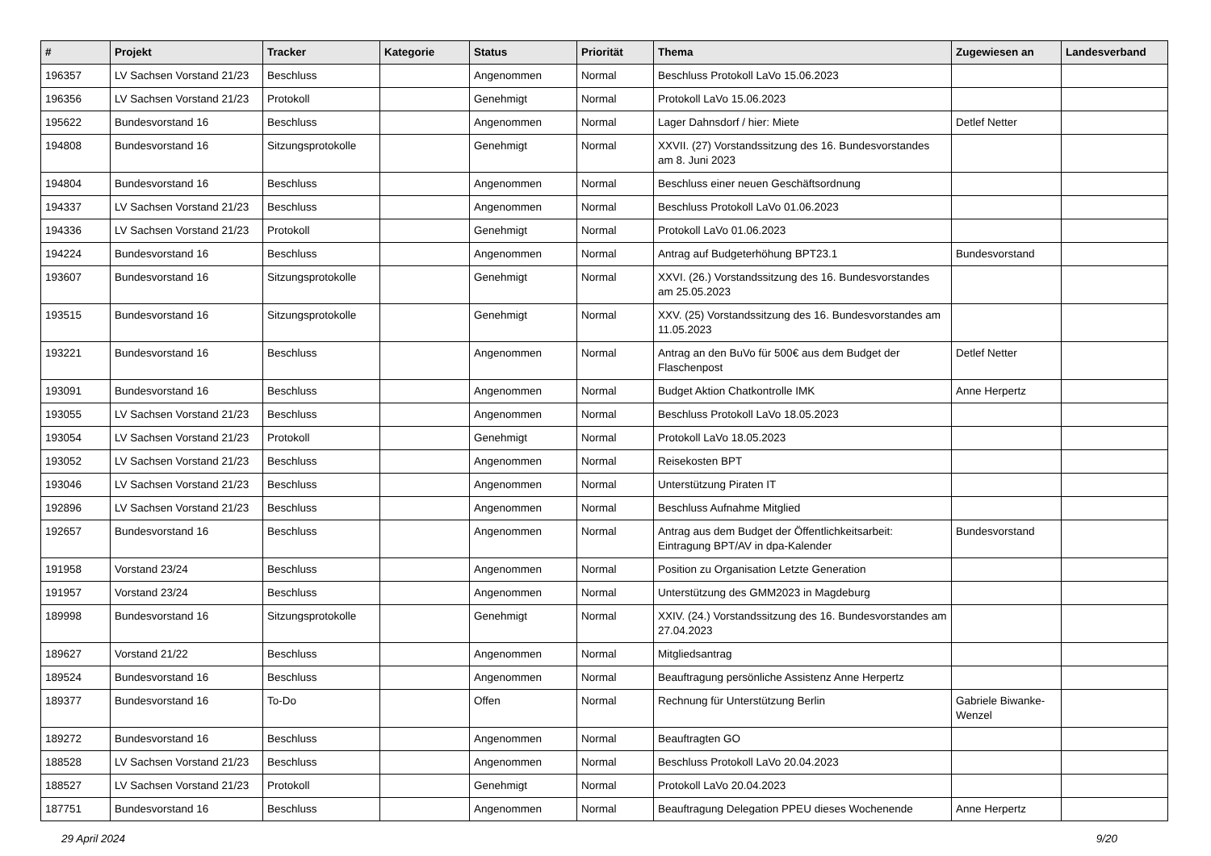| # | Projekt | Tracker | Kategorie | Status | Priorität | Thema | Zugewiesen an | Landesverband |
| --- | --- | --- | --- | --- | --- | --- | --- | --- |
| 196357 | LV Sachsen Vorstand 21/23 | Beschluss | | Angenommen | Normal | Beschluss Protokoll LaVo 15.06.2023 | | |
| 196356 | LV Sachsen Vorstand 21/23 | Protokoll | | Genehmigt | Normal | Protokoll LaVo 15.06.2023 | | |
| 195622 | Bundesvorstand 16 | Beschluss | | Angenommen | Normal | Lager Dahnsdorf / hier: Miete | Detlef Netter | |
| 194808 | Bundesvorstand 16 | Sitzungsprotokolle | | Genehmigt | Normal | XXVII. (27) Vorstandssitzung des 16. Bundesvorstandes am 8. Juni 2023 | | |
| 194804 | Bundesvorstand 16 | Beschluss | | Angenommen | Normal | Beschluss einer neuen Geschäftsordnung | | |
| 194337 | LV Sachsen Vorstand 21/23 | Beschluss | | Angenommen | Normal | Beschluss Protokoll LaVo 01.06.2023 | | |
| 194336 | LV Sachsen Vorstand 21/23 | Protokoll | | Genehmigt | Normal | Protokoll LaVo 01.06.2023 | | |
| 194224 | Bundesvorstand 16 | Beschluss | | Angenommen | Normal | Antrag auf Budgeterhöhung BPT23.1 | Bundesvorstand | |
| 193607 | Bundesvorstand 16 | Sitzungsprotokolle | | Genehmigt | Normal | XXVI. (26.) Vorstandssitzung des 16. Bundesvorstandes am 25.05.2023 | | |
| 193515 | Bundesvorstand 16 | Sitzungsprotokolle | | Genehmigt | Normal | XXV. (25) Vorstandssitzung des 16. Bundesvorstandes am 11.05.2023 | | |
| 193221 | Bundesvorstand 16 | Beschluss | | Angenommen | Normal | Antrag an den BuVo für 500€ aus dem Budget der Flaschenpost | Detlef Netter | |
| 193091 | Bundesvorstand 16 | Beschluss | | Angenommen | Normal | Budget Aktion Chatkontrolle IMK | Anne Herpertz | |
| 193055 | LV Sachsen Vorstand 21/23 | Beschluss | | Angenommen | Normal | Beschluss Protokoll LaVo 18.05.2023 | | |
| 193054 | LV Sachsen Vorstand 21/23 | Protokoll | | Genehmigt | Normal | Protokoll LaVo 18.05.2023 | | |
| 193052 | LV Sachsen Vorstand 21/23 | Beschluss | | Angenommen | Normal | Reisekosten BPT | | |
| 193046 | LV Sachsen Vorstand 21/23 | Beschluss | | Angenommen | Normal | Unterstützung Piraten IT | | |
| 192896 | LV Sachsen Vorstand 21/23 | Beschluss | | Angenommen | Normal | Beschluss Aufnahme Mitglied | | |
| 192657 | Bundesvorstand 16 | Beschluss | | Angenommen | Normal | Antrag aus dem Budget der Öffentlichkeitsarbeit: Eintragung BPT/AV in dpa-Kalender | Bundesvorstand | |
| 191958 | Vorstand 23/24 | Beschluss | | Angenommen | Normal | Position zu Organisation Letzte Generation | | |
| 191957 | Vorstand 23/24 | Beschluss | | Angenommen | Normal | Unterstützung des GMM2023 in Magdeburg | | |
| 189998 | Bundesvorstand 16 | Sitzungsprotokolle | | Genehmigt | Normal | XXIV. (24.) Vorstandssitzung des 16. Bundesvorstandes am 27.04.2023 | | |
| 189627 | Vorstand 21/22 | Beschluss | | Angenommen | Normal | Mitgliedsantrag | | |
| 189524 | Bundesvorstand 16 | Beschluss | | Angenommen | Normal | Beauftragung persönliche Assistenz Anne Herpertz | | |
| 189377 | Bundesvorstand 16 | To-Do | | Offen | Normal | Rechnung für Unterstützung Berlin | Gabriele Biwanke-Wenzel | |
| 189272 | Bundesvorstand 16 | Beschluss | | Angenommen | Normal | Beauftragten GO | | |
| 188528 | LV Sachsen Vorstand 21/23 | Beschluss | | Angenommen | Normal | Beschluss Protokoll LaVo 20.04.2023 | | |
| 188527 | LV Sachsen Vorstand 21/23 | Protokoll | | Genehmigt | Normal | Protokoll LaVo 20.04.2023 | | |
| 187751 | Bundesvorstand 16 | Beschluss | | Angenommen | Normal | Beauftragung Delegation PPEU dieses Wochenende | Anne Herpertz | |
29 April 2024 9/20